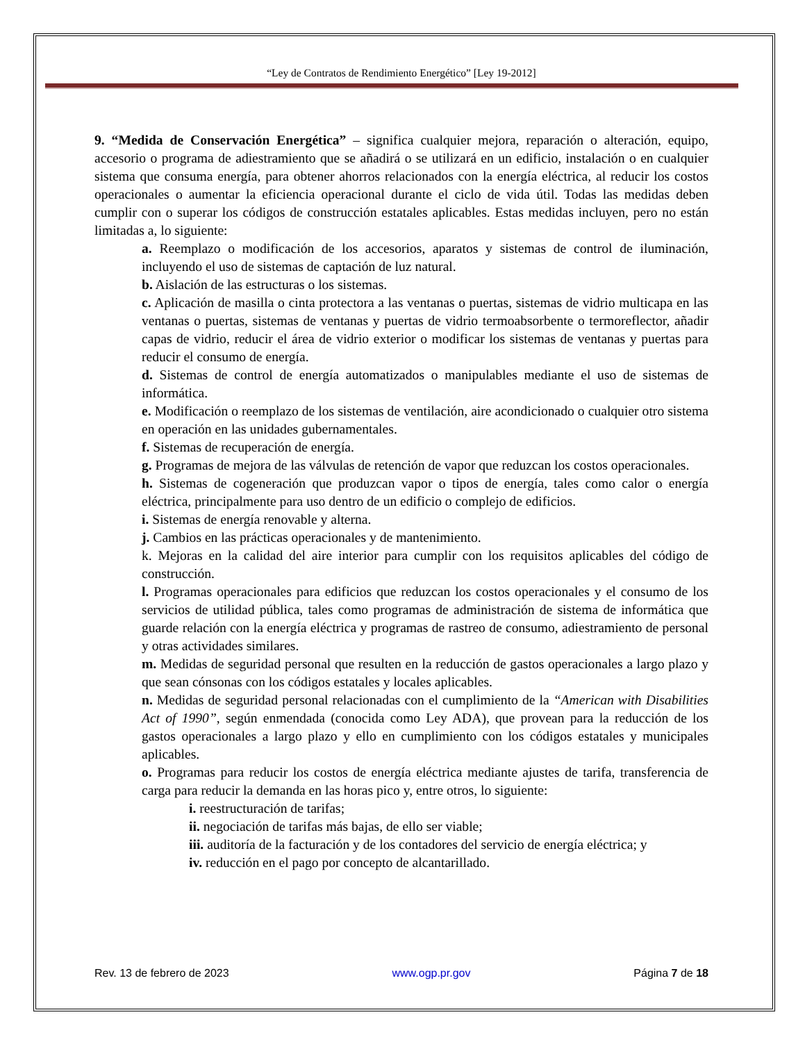“Ley de Contratos de Rendimiento Energético” [Ley 19-2012]
9. “Medida de Conservación Energética” – significa cualquier mejora, reparación o alteración, equipo, accesorio o programa de adiestramiento que se añadirá o se utilizará en un edificio, instalación o en cualquier sistema que consuma energía, para obtener ahorros relacionados con la energía eléctrica, al reducir los costos operacionales o aumentar la eficiencia operacional durante el ciclo de vida útil. Todas las medidas deben cumplir con o superar los códigos de construcción estatales aplicables. Estas medidas incluyen, pero no están limitadas a, lo siguiente:
a. Reemplazo o modificación de los accesorios, aparatos y sistemas de control de iluminación, incluyendo el uso de sistemas de captación de luz natural.
b. Aislación de las estructuras o los sistemas.
c. Aplicación de masilla o cinta protectora a las ventanas o puertas, sistemas de vidrio multicapa en las ventanas o puertas, sistemas de ventanas y puertas de vidrio termoabsorbente o termoreflector, añadir capas de vidrio, reducir el área de vidrio exterior o modificar los sistemas de ventanas y puertas para reducir el consumo de energía.
d. Sistemas de control de energía automatizados o manipulables mediante el uso de sistemas de informática.
e. Modificación o reemplazo de los sistemas de ventilación, aire acondicionado o cualquier otro sistema en operación en las unidades gubernamentales.
f. Sistemas de recuperación de energía.
g. Programas de mejora de las válvulas de retención de vapor que reduzcan los costos operacionales.
h. Sistemas de cogeneración que produzcan vapor o tipos de energía, tales como calor o energía eléctrica, principalmente para uso dentro de un edificio o complejo de edificios.
i. Sistemas de energía renovable y alterna.
j. Cambios en las prácticas operacionales y de mantenimiento.
k. Mejoras en la calidad del aire interior para cumplir con los requisitos aplicables del código de construcción.
l. Programas operacionales para edificios que reduzcan los costos operacionales y el consumo de los servicios de utilidad pública, tales como programas de administración de sistema de informática que guarde relación con la energía eléctrica y programas de rastreo de consumo, adiestramiento de personal y otras actividades similares.
m. Medidas de seguridad personal que resulten en la reducción de gastos operacionales a largo plazo y que sean cónsonas con los códigos estatales y locales aplicables.
n. Medidas de seguridad personal relacionadas con el cumplimiento de la “American with Disabilities Act of 1990”, según enmendada (conocida como Ley ADA), que provean para la reducción de los gastos operacionales a largo plazo y ello en cumplimiento con los códigos estatales y municipales aplicables.
o. Programas para reducir los costos de energía eléctrica mediante ajustes de tarifa, transferencia de carga para reducir la demanda en las horas pico y, entre otros, lo siguiente:
i. reestructuración de tarifas;
ii. negociación de tarifas más bajas, de ello ser viable;
iii. auditoría de la facturación y de los contadores del servicio de energía eléctrica; y
iv. reducción en el pago por concepto de alcantarillado.
Rev. 13 de febrero de 2023 www.ogp.pr.gov Página 7 de 18